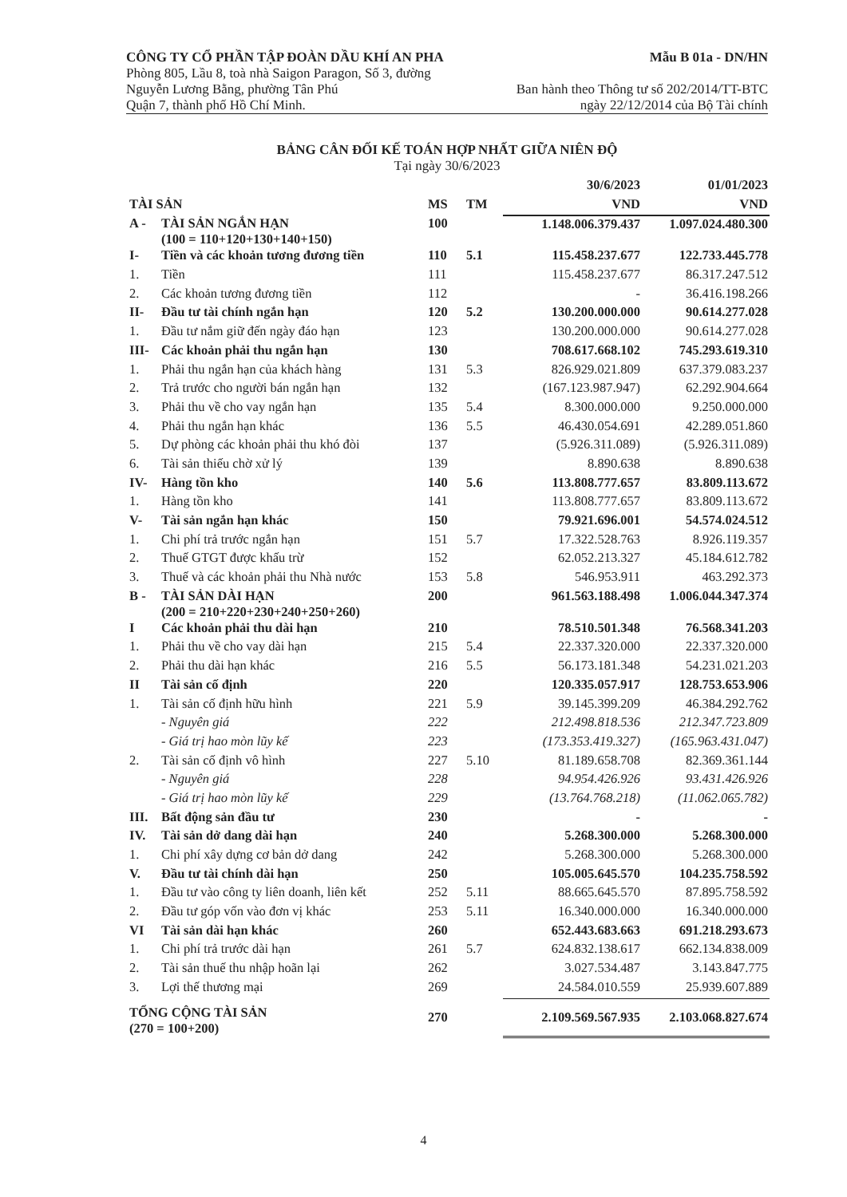CÔNG TY CỔ PHẦN TẬP ĐOÀN DẦU KHÍ AN PHA Mẫu B 01a - DN/HN
Phòng 805, Lầu 8, toà nhà Saigon Paragon, Số 3, đường
Nguyễn Lương Bằng, phường Tân Phú Ban hành theo Thông tư số 202/2014/TT-BTC
Quận 7, thành phố Hồ Chí Minh. ngày 22/12/2014 của Bộ Tài chính
BẢNG CÂN ĐỐI KẾ TOÁN HỢP NHẤT GIỮA NIÊN ĐỘ
Tại ngày 30/6/2023
| | | | | 30/6/2023 | 01/01/2023 |
| --- | --- | --- | --- | --- | --- |
| TÀI SẢN | | MS | TM | VND | VND |
| A - | TÀI SẢN NGẮN HẠN (100 = 110+120+130+140+150) | 100 | | 1.148.006.379.437 | 1.097.024.480.300 |
| I- | Tiền và các khoản tương đương tiền | 110 | 5.1 | 115.458.237.677 | 122.733.445.778 |
| 1. | Tiền | 111 | | 115.458.237.677 | 86.317.247.512 |
| 2. | Các khoản tương đương tiền | 112 | | - | 36.416.198.266 |
| II- | Đầu tư tài chính ngắn hạn | 120 | 5.2 | 130.200.000.000 | 90.614.277.028 |
| 1. | Đầu tư nắm giữ đến ngày đáo hạn | 123 | | 130.200.000.000 | 90.614.277.028 |
| III- | Các khoản phải thu ngắn hạn | 130 | | 708.617.668.102 | 745.293.619.310 |
| 1. | Phải thu ngắn hạn của khách hàng | 131 | 5.3 | 826.929.021.809 | 637.379.083.237 |
| 2. | Trả trước cho người bán ngắn hạn | 132 | | (167.123.987.947) | 62.292.904.664 |
| 3. | Phải thu về cho vay ngắn hạn | 135 | 5.4 | 8.300.000.000 | 9.250.000.000 |
| 4. | Phải thu ngắn hạn khác | 136 | 5.5 | 46.430.054.691 | 42.289.051.860 |
| 5. | Dự phòng các khoản phải thu khó đòi | 137 | | (5.926.311.089) | (5.926.311.089) |
| 6. | Tài sản thiếu chờ xử lý | 139 | | 8.890.638 | 8.890.638 |
| IV- | Hàng tồn kho | 140 | 5.6 | 113.808.777.657 | 83.809.113.672 |
| 1. | Hàng tồn kho | 141 | | 113.808.777.657 | 83.809.113.672 |
| V- | Tài sản ngắn hạn khác | 150 | | 79.921.696.001 | 54.574.024.512 |
| 1. | Chi phí trả trước ngắn hạn | 151 | 5.7 | 17.322.528.763 | 8.926.119.357 |
| 2. | Thuế GTGT được khấu trừ | 152 | | 62.052.213.327 | 45.184.612.782 |
| 3. | Thuế và các khoản phải thu Nhà nước | 153 | 5.8 | 546.953.911 | 463.292.373 |
| B - | TÀI SẢN DÀI HẠN (200 = 210+220+230+240+250+260) | 200 | | 961.563.188.498 | 1.006.044.347.374 |
| I | Các khoản phải thu dài hạn | 210 | | 78.510.501.348 | 76.568.341.203 |
| 1. | Phải thu về cho vay dài hạn | 215 | 5.4 | 22.337.320.000 | 22.337.320.000 |
| 2. | Phải thu dài hạn khác | 216 | 5.5 | 56.173.181.348 | 54.231.021.203 |
| II | Tài sản cố định | 220 | | 120.335.057.917 | 128.753.653.906 |
| 1. | Tài sản cố định hữu hình | 221 | 5.9 | 39.145.399.209 | 46.384.292.762 |
| | - Nguyên giá | 222 | | 212.498.818.536 | 212.347.723.809 |
| | - Giá trị hao mòn lũy kế | 223 | | (173.353.419.327) | (165.963.431.047) |
| 2. | Tài sản cố định vô hình | 227 | 5.10 | 81.189.658.708 | 82.369.361.144 |
| | - Nguyên giá | 228 | | 94.954.426.926 | 93.431.426.926 |
| | - Giá trị hao mòn lũy kế | 229 | | (13.764.768.218) | (11.062.065.782) |
| III. | Bất động sản đầu tư | 230 | | - | - |
| IV. | Tài sản dở dang dài hạn | 240 | | 5.268.300.000 | 5.268.300.000 |
| 1. | Chi phí xây dựng cơ bản dở dang | 242 | | 5.268.300.000 | 5.268.300.000 |
| V. | Đầu tư tài chính dài hạn | 250 | | 105.005.645.570 | 104.235.758.592 |
| 1. | Đầu tư vào công ty liên doanh, liên kết | 252 | 5.11 | 88.665.645.570 | 87.895.758.592 |
| 2. | Đầu tư góp vốn vào đơn vị khác | 253 | 5.11 | 16.340.000.000 | 16.340.000.000 |
| VI | Tài sản dài hạn khác | 260 | | 652.443.683.663 | 691.218.293.673 |
| 1. | Chi phí trả trước dài hạn | 261 | 5.7 | 624.832.138.617 | 662.134.838.009 |
| 2. | Tài sản thuế thu nhập hoãn lại | 262 | | 3.027.534.487 | 3.143.847.775 |
| 3. | Lợi thế thương mại | 269 | | 24.584.010.559 | 25.939.607.889 |
| TỔNG CỘNG TÀI SẢN (270 = 100+200) | | 270 | | 2.109.569.567.935 | 2.103.068.827.674 |
4